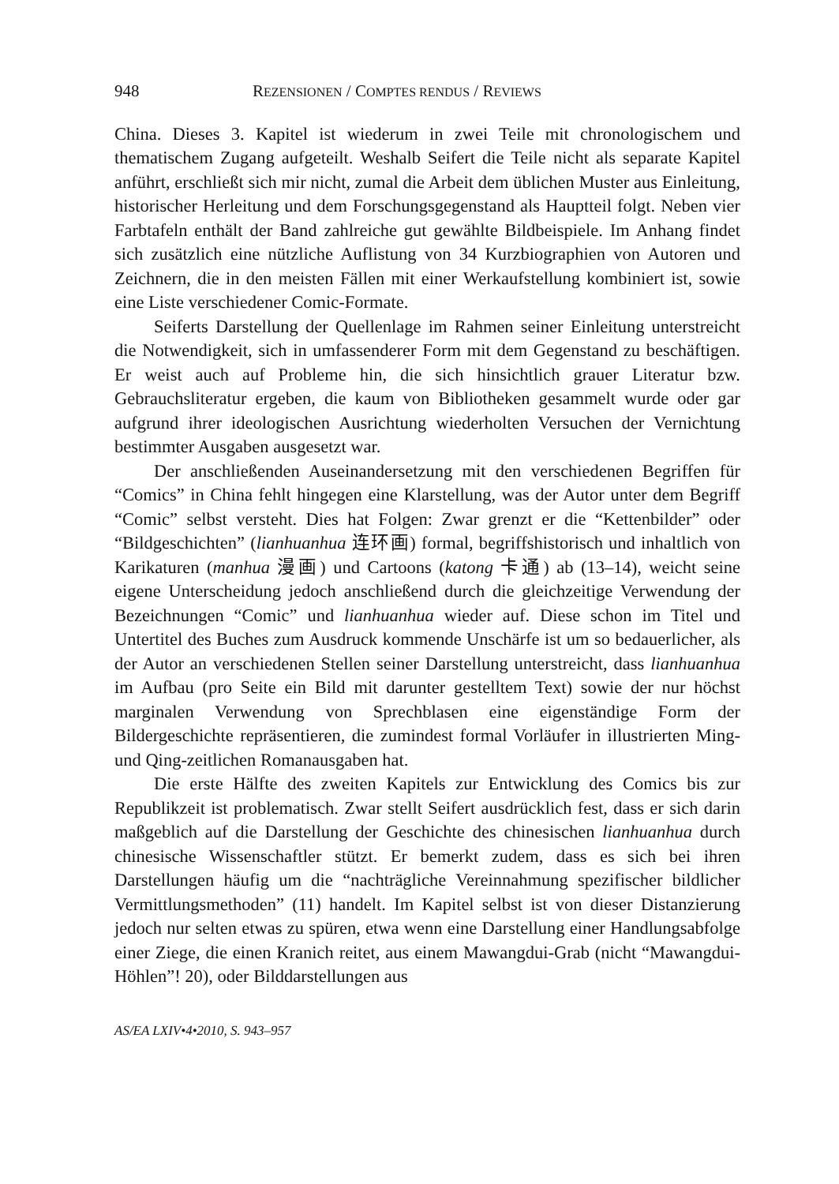948 REZENSIONEN / COMPTES RENDUS / REVIEWS
China. Dieses 3. Kapitel ist wiederum in zwei Teile mit chronologischem und thematischem Zugang aufgeteilt. Weshalb Seifert die Teile nicht als separate Kapitel anführt, erschließt sich mir nicht, zumal die Arbeit dem üblichen Muster aus Einleitung, historischer Herleitung und dem Forschungsgegenstand als Hauptteil folgt. Neben vier Farbtafeln enthält der Band zahlreiche gut gewählte Bildbeispiele. Im Anhang findet sich zusätzlich eine nützliche Auflistung von 34 Kurzbiographien von Autoren und Zeichnern, die in den meisten Fällen mit einer Werkaufstellung kombiniert ist, sowie eine Liste verschiedener Comic-Formate.
Seiferts Darstellung der Quellenlage im Rahmen seiner Einleitung unterstreicht die Notwendigkeit, sich in umfassenderer Form mit dem Gegenstand zu beschäftigen. Er weist auch auf Probleme hin, die sich hinsichtlich grauer Literatur bzw. Gebrauchsliteratur ergeben, die kaum von Bibliotheken gesammelt wurde oder gar aufgrund ihrer ideologischen Ausrichtung wiederholten Versuchen der Vernichtung bestimmter Ausgaben ausgesetzt war.
Der anschließenden Auseinandersetzung mit den verschiedenen Begriffen für “Comics” in China fehlt hingegen eine Klarstellung, was der Autor unter dem Begriff “Comic” selbst versteht. Dies hat Folgen: Zwar grenzt er die “Kettenbilder” oder “Bildgeschichten” (lianhuanhua 连环画) formal, begriffshistorisch und inhaltlich von Karikaturen (manhua 漫画) und Cartoons (katong 卡通) ab (13–14), weicht seine eigene Unterscheidung jedoch anschließend durch die gleichzeitige Verwendung der Bezeichnungen “Comic” und lianhuanhua wieder auf. Diese schon im Titel und Untertitel des Buches zum Ausdruck kommende Unschärfe ist um so bedauerlicher, als der Autor an verschiedenen Stellen seiner Darstellung unterstreicht, dass lianhuanhua im Aufbau (pro Seite ein Bild mit darunter gestelltem Text) sowie der nur höchst marginalen Verwendung von Sprechblasen eine eigenständige Form der Bildergeschichte repräsentieren, die zumindest formal Vorläufer in illustrierten Ming- und Qing-zeitlichen Romanausgaben hat.
Die erste Hälfte des zweiten Kapitels zur Entwicklung des Comics bis zur Republikzeit ist problematisch. Zwar stellt Seifert ausdrücklich fest, dass er sich darin maßgeblich auf die Darstellung der Geschichte des chinesischen lianhuanhua durch chinesische Wissenschaftler stützt. Er bemerkt zudem, dass es sich bei ihren Darstellungen häufig um die “nachträgliche Vereinnahmung spezifischer bildlicher Vermittlungsmethoden” (11) handelt. Im Kapitel selbst ist von dieser Distanzierung jedoch nur selten etwas zu spüren, etwa wenn eine Darstellung einer Handlungsabfolge einer Ziege, die einen Kranich reitet, aus einem Mawangdui-Grab (nicht “Mawangdui-Höhlen”! 20), oder Bilddarstellungen aus
AS/EA LXIV•4•2010, S. 943–957